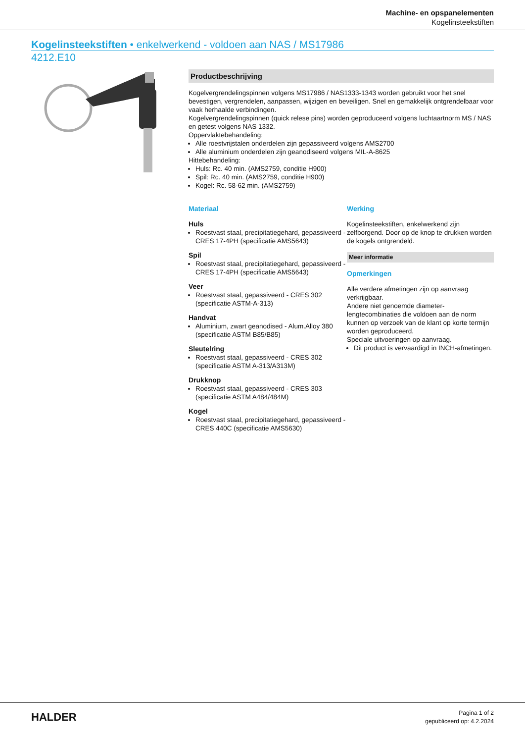Machine- en opspanelementen
Kogelinsteekstiften
Kogelinsteekstiften • enkelwerkend - voldoen aan NAS / MS17986
4212.E10
Productbeschrijving
Kogelvergrendelingspinnen volgens MS17986 / NAS1333-1343 worden gebruikt voor het snel bevestigen, vergrendelen, aanpassen, wijzigen en beveiligen. Snel en gemakkelijk ontgrendelbaar voor vaak herhaalde verbindingen.
Kogelvergrendelingspinnen (quick relese pins) worden geproduceerd volgens luchtaartnorm MS / NAS en getest volgens NAS 1332.
Oppervlaktebehandeling:
Alle roestvrijstalen onderdelen zijn gepassiveerd volgens AMS2700
Alle aluminium onderdelen zijn geanodiseerd volgens MIL-A-8625
Hittebehandeling:
Huls: Rc. 40 min. (AMS2759, conditie H900)
Spil: Rc. 40 min. (AMS2759, conditie H900)
Kogel: Rc. 58-62 min. (AMS2759)
Materiaal
Huls
Roestvast staal, precipitatiegehard, gepassiveerd - CRES 17-4PH (specificatie AMS5643)
Spil
Roestvast staal, precipitatiegehard, gepassiveerd - CRES 17-4PH (specificatie AMS5643)
Veer
Roestvast staal, gepassiveerd - CRES 302 (specificatie ASTM-A-313)
Handvat
Aluminium, zwart geanodised - Alum.Alloy 380 (specificatie ASTM B85/B85)
Sleutelring
Roestvast staal, gepassiveerd - CRES 302 (specificatie ASTM A-313/A313M)
Drukknop
Roestvast staal, gepassiveerd - CRES 303 (specificatie ASTM A484/484M)
Kogel
Roestvast staal, precipitatiegehard, gepassiveerd - CRES 440C (specificatie AMS5630)
Werking
Kogelinsteekstiften, enkelwerkend zijn zelfborgend. Door op de knop te drukken worden de kogels ontgrendeld.
Meer informatie
Opmerkingen
Alle verdere afmetingen zijn op aanvraag verkrijgbaar.
Andere niet genoemde diameter-lengtecombinaties die voldoen aan de norm kunnen op verzoek van de klant op korte termijn worden geproduceerd.
Speciale uitvoeringen op aanvraag.
Dit product is vervaardigd in INCH-afmetingen.
HALDER
Pagina 1 of 2
gepubliceerd op: 4.2.2024